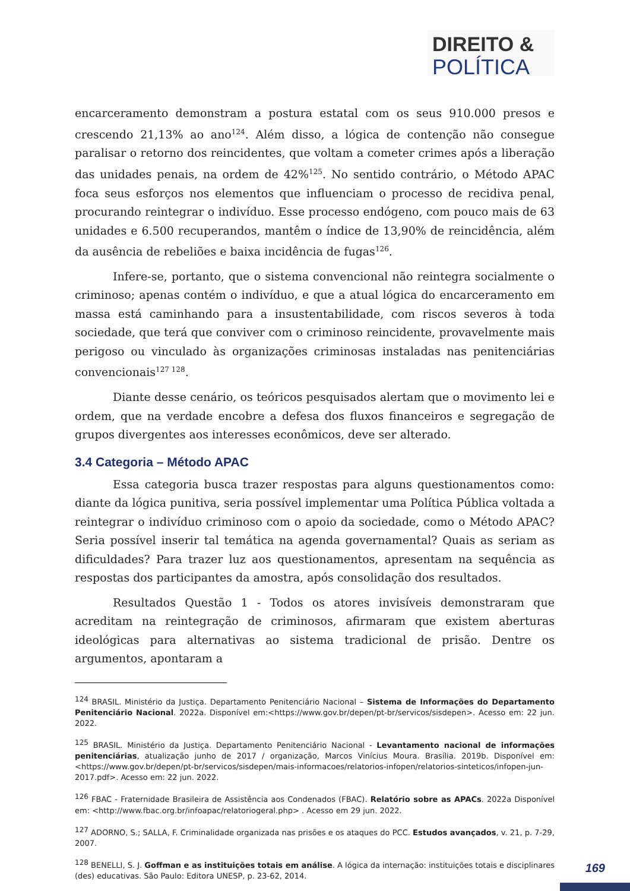DIREITO &
POLÍTICA
encarceramento demonstram a postura estatal com os seus 910.000 presos e crescendo 21,13% ao ano<sup>124</sup>. Além disso, a lógica de contenção não consegue paralisar o retorno dos reincidentes, que voltam a cometer crimes após a liberação das unidades penais, na ordem de 42%<sup>125</sup>. No sentido contrário, o Método APAC foca seus esforços nos elementos que influenciam o processo de recidiva penal, procurando reintegrar o indivíduo. Esse processo endógeno, com pouco mais de 63 unidades e 6.500 recuperandos, mantêm o índice de 13,90% de reincidência, além da ausência de rebeliões e baixa incidência de fugas<sup>126</sup>.
Infere-se, portanto, que o sistema convencional não reintegra socialmente o criminoso; apenas contém o indivíduo, e que a atual lógica do encarceramento em massa está caminhando para a insustentabilidade, com riscos severos à toda sociedade, que terá que conviver com o criminoso reincidente, provavelmente mais perigoso ou vinculado às organizações criminosas instaladas nas penitenciárias convencionais<sup>127 128</sup>.
Diante desse cenário, os teóricos pesquisados alertam que o movimento lei e ordem, que na verdade encobre a defesa dos fluxos financeiros e segregação de grupos divergentes aos interesses econômicos, deve ser alterado.
3.4 Categoria – Método APAC
Essa categoria busca trazer respostas para alguns questionamentos como: diante da lógica punitiva, seria possível implementar uma Política Pública voltada a reintegrar o indivíduo criminoso com o apoio da sociedade, como o Método APAC? Seria possível inserir tal temática na agenda governamental? Quais as seriam as dificuldades? Para trazer luz aos questionamentos, apresentam na sequência as respostas dos participantes da amostra, após consolidação dos resultados.
Resultados Questão 1 - Todos os atores invisíveis demonstraram que acreditam na reintegração de criminosos, afirmaram que existem aberturas ideológicas para alternativas ao sistema tradicional de prisão. Dentre os argumentos, apontaram a
<sup>124</sup> BRASIL. Ministério da Justiça. Departamento Penitenciário Nacional – Sistema de Informações do Departamento Penitenciário Nacional. 2022a. Disponível em:<https://www.gov.br/depen/pt-br/servicos/sisdepen>. Acesso em: 22 jun. 2022.
<sup>125</sup> BRASIL. Ministério da Justiça. Departamento Penitenciário Nacional - Levantamento nacional de informações penitenciárias, atualização junho de 2017 / organização, Marcos Vinícius Moura. Brasília. 2019b. Disponível em:<https://www.gov.br/depen/pt-br/servicos/sisdepen/mais-informacoes/relatorios-infopen/relatorios-sinteticos/infopen-jun-2017.pdf>. Acesso em: 22 jun. 2022.
<sup>126</sup> FBAC - Fraternidade Brasileira de Assistência aos Condenados (FBAC). Relatório sobre as APACs. 2022a Disponível em: <http://www.fbac.org.br/infoapac/relatoriogeral.php> . Acesso em 29 jun. 2022.
<sup>127</sup> ADORNO, S.; SALLA, F. Criminalidade organizada nas prisões e os ataques do PCC. Estudos avançados, v. 21, p. 7-29, 2007.
<sup>128</sup> BENELLI, S. J. Goffman e as instituições totais em análise. A lógica da internação: instituições totais e disciplinares (des) educativas. São Paulo: Editora UNESP, p. 23-62, 2014.
169